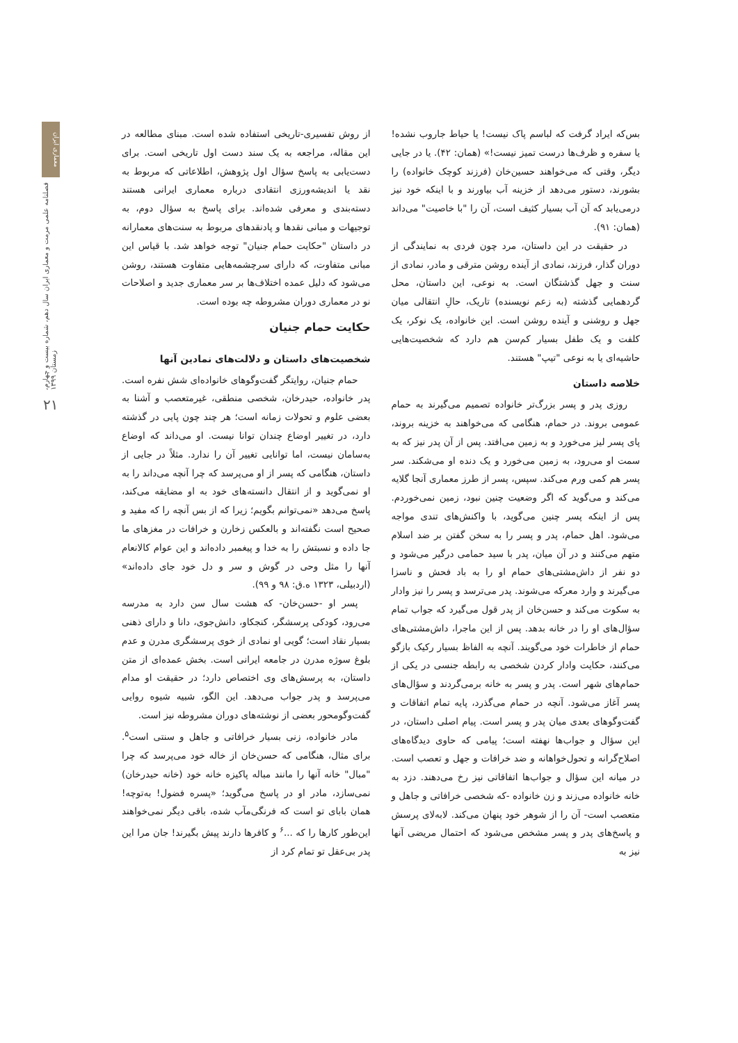معماری ایران
فصلنامه علمی مرمت و معماری ایران سال دهم، شماره بیست و چهارم، زمستان ۱۳۹۹
۲۱
از روش تفسیری-تاریخی استفاده شده است. مبنای مطالعه در این مقاله، مراجعه به یک سند دست اول تاریخی است. برای دست‌یابی به پاسخ سؤال اول پژوهش، اطلاعاتی که مربوط به نقد یا اندیشه‌ورزی انتقادی درباره معماری ایرانی هستند دسته‌بندی و معرفی شده‌اند. برای پاسخ به سؤال دوم، به توجیهات و مبانی نقدها و پادنقدهای مربوط به سنت‌های معمارانه در داستان "حکایت حمام جنیان" توجه خواهد شد. با قیاس این مبانی متفاوت، که دارای سرچشمه‌هایی متفاوت هستند، روشن می‌شود که دلیل عمده اختلاف‌ها بر سر معماری جدید و اصلاحات نو در معماری دوران مشروطه چه بوده است.
حکایت حمام جنیان
شخصیت‌های داستان و دلالت‌های نمادین آنها
حمام جنیان، روایتگر گفت‌وگوهای خانواده‌ای شش نفره است. پدر خانواده، حیدرخان، شخصی منطقی، غیرمتعصب و آشنا به بعضی علوم و تحولات زمانه است؛ هر چند چون پایی در گذشته دارد، در تغییر اوضاع چندان توانا نیست. او می‌داند که اوضاع به‌سامان نیست، اما توانایی تغییر آن را ندارد. مثلاً در جایی از داستان، هنگامی که پسر از او می‌پرسد که چرا آنچه می‌داند را به او نمی‌گوید و از انتقال دانسته‌های خود به او مضایقه می‌کند، پاسخ می‌دهد «نمی‌توانم بگویم؛ زیرا که از بس آنچه را که مفید و صحیح است نگفته‌اند و بالعکس زخارن و خرافات در مغزهای ما جا داده و نسبتش را به خدا و پیغمبر داده‌اند و این عوام کالانعام آنها را مثل وحی در گوش و سر و دل خود جای داده‌اند» (اردبیلی، ۱۳۲۳ ه.ق: ۹۸ و ۹۹).
پسر او -حسن‌خان- که هشت سال سن دارد به مدرسه می‌رود، کودکی پرسشگر، کنجکاو، دانش‌جوی، دانا و دارای ذهنی بسیار نقاد است؛ گویی او نمادی از خوی پرسشگری مدرن و عدم بلوغ سوژه مدرن در جامعه ایرانی است. بخش عمده‌ای از متن داستان، به پرسش‌های وی اختصاص دارد؛ در حقیقت او مدام می‌پرسد و پدر جواب می‌دهد. این الگو، شبیه شیوه روایی گفت‌وگومحور بعضی از نوشته‌های دوران مشروطه نیز است.
مادر خانواده، زنی بسیار خرافاتی و جاهل و سنتی است<sup>۵</sup>. برای مثال، هنگامی که حسن‌خان از خاله خود می‌پرسد که چرا "مبال" خانه آنها را مانند مباله پاکیزه خانه خود (خانه حیدرخان) نمی‌سازد، مادر او در پاسخ می‌گوید؛ «پسره فضول! به‌توچه! همان بابای تو است که فرنگی‌مآب شده، باقی دیگر نمی‌خواهند این‌طور کارها را که ...<sup>۶</sup> و کافرها دارند پیش بگیرند! جان مرا این پدر بی‌عقل تو تمام کرد از
بس‌که ایراد گرفت که لباسم پاک نیست! یا حیاط جاروب نشده! یا سفره و ظرف‌ها درست تمیز نیست!» (همان: ۴۲). یا در جایی دیگر، وقتی که می‌خواهند حسین‌خان (فرزند کوچک خانواده) را بشورند، دستور می‌دهد از خزینه آب بیاورند و با اینکه خود نیز درمی‌یابد که آن آب بسیار کثیف است، آن را "با خاصیت" می‌داند (همان: ۹۱).
در حقیقت در این داستان، مرد چون فردی به نمایندگی از دوران گذار، فرزند، نمادی از آینده روشن مترقی و مادر، نمادی از سنت و جهل گذشتگان است. به نوعی، این داستان، محل گردهمایی گذشته (به زعم نویسنده) تاریک، حالِ انتقالی میان جهل و روشنی و آینده روشن است. این خانواده، یک نوکر، یک کلفت و یک طفل بسیار کم‌سن هم دارد که شخصیت‌هایی حاشیه‌ای یا به نوعی "تیپ" هستند.
خلاصه داستان
روزی پدر و پسر بزرگ‌تر خانواده تصمیم می‌گیرند به حمام عمومی بروند. در حمام، هنگامی که می‌خواهند به خزینه بروند، پای پسر لیز می‌خورد و به زمین می‌افتد. پس از آن پدر نیز که به سمت او می‌رود، به زمین می‌خورد و یک دنده او می‌شکند. سر پسر هم کمی ورم می‌کند. سپس، پسر از طرز معماری آنجا گلایه می‌کند و می‌گوید که اگر وضعیت چنین نبود، زمین نمی‌خوردم. پس از اینکه پسر چنین می‌گوید، با واکنش‌های تندی مواجه می‌شود. اهل حمام، پدر و پسر را به سخن گفتن بر ضد اسلام متهم می‌کنند و در آن میان، پدر با سید حمامی درگیر می‌شود و دو نفر از داش‌مشتی‌های حمام او را به باد فحش و ناسزا می‌گیرند و وارد معرکه می‌شوند. پدر می‌ترسد و پسر را نیز وادار به سکوت می‌کند و حسن‌خان از پدر قول می‌گیرد که جواب تمام سؤال‌های او را در خانه بدهد. پس از این ماجرا، داش‌مشتی‌های حمام از خاطرات خود می‌گویند. آنچه به الفاظ بسیار رکیک بازگو می‌کنند، حکایت وادار کردن شخصی به رابطه جنسی در یکی از حمام‌های شهر است. پدر و پسر به خانه برمی‌گردند و سؤال‌های پسر آغاز می‌شود. آنچه در حمام می‌گذرد، پایه تمام اتفاقات و گفت‌وگوهای بعدی میان پدر و پسر است. پیام اصلی داستان، در این سؤال و جواب‌ها نهفته است؛ پیامی که حاوی دیدگاه‌های اصلاح‌گرانه و تحول‌خواهانه و ضد خرافات و جهل و تعصب است. در میانه این سؤال و جواب‌ها اتفاقاتی نیز رخ می‌دهند. دزد به خانه خانواده می‌زند و زن خانواده -که شخصی خرافاتی و جاهل و متعصب است- آن را از شوهر خود پنهان می‌کند. لابه‌لای پرسش و پاسخ‌های پدر و پسر مشخص می‌شود که احتمال مریضی آنها نیز به